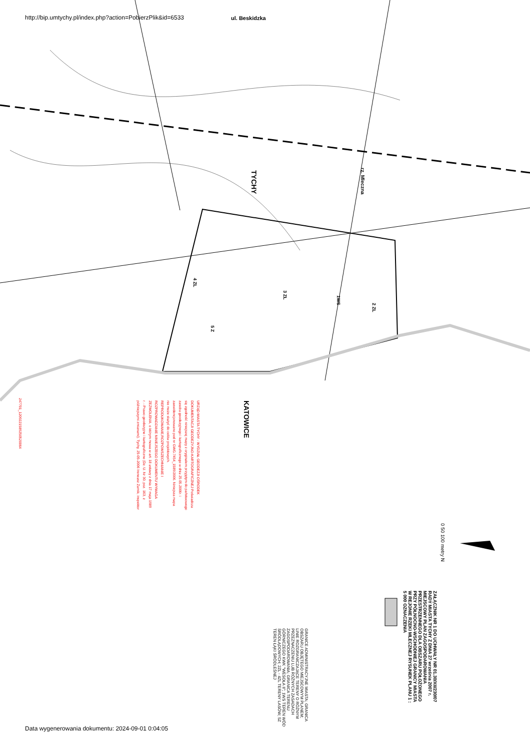http://bip.umtychy.pl/index.php?action=PobierzPlik&id=6533
TYCHY
KATOWICE
ul. Beskidzka
rz. Mleczna
4 ZL
3 ZL
5 Z
1WS
2 ZL
URZĄD MIASTA TYCHY - WYDZIAŁ GEODEZJI OŚRODEK DOKUMENTACJI GEODEZYJNO-KARTOGRAFICZNEJ Poświadcza się zgodność niniejszej mapy z oryginałem przyjętym do państwowego zasobu geodezyjnego i kartograficznego w dniu 25.05.2006r. i zaewidencjonowano pod nr GWG.7454_1589/2006. Niniejsza mapa nie może służyć do celów projektowych. REPRODUKOWANIE,ROZPOWSZECHNIANIE I ROZPROWADZANIE NINIEJSZEGO DOKUMENTU WYMAGA ZEZWOLENIA, o którym mowa w art. 18 ustawy z dnia 17 maja 1989 r. - Prawo geodezyjne i kartograficzne (Dz. U. Nr 30, poz. 163, z późniejszymi zmianami). Tychy, 25-05-2006 Ireneusz Żarnik, inspektor
247701_1209221589250520064
0 50 100 metry N
ZAŁĄCZNIK NR 1 DO UCHWAŁY NR 01.30/XII/230/07 RADY MIASTA TYCHY Z DNIA 27 września 2007 r. MIEJSCOWY PLAN ZAGOSPODAROWANIA PRZESTRZENNEGO DLA OBSZARU POŁOŻONEGO PRZY PÓŁNOCNO-WSCHODNIEJ GRANICY MIASTA W REJONIE RZEKI MLECZNEJ RYSUNEK PLANU 1 : 5 000 OZNACZENIA
GRANICE ADMINISTRACYJNE MIASTA; GRANICA OBSZARU OBJĘTEGO MIEJSCOWYM PLANEM; LINIE ROZGRANICZAJĄCE TERENY O RÓŻNYM PRZEZNACZENIU LUB RÓŻNYCH ZASADACH ZAGOSPODAROWANIA; GRANICA TERENU GÓRNICZEGO KWK "WESOŁA II"; 1WS TEREN WÓD ŚRÓDLĄDOWYCH; 2ZL - 4ZL TERENY LASÓW; 5Z TEREN ŁĄKI ŚRÓDLEŚNEJ
Data wygenerowania dokumentu: 2024-09-01 0:04:05